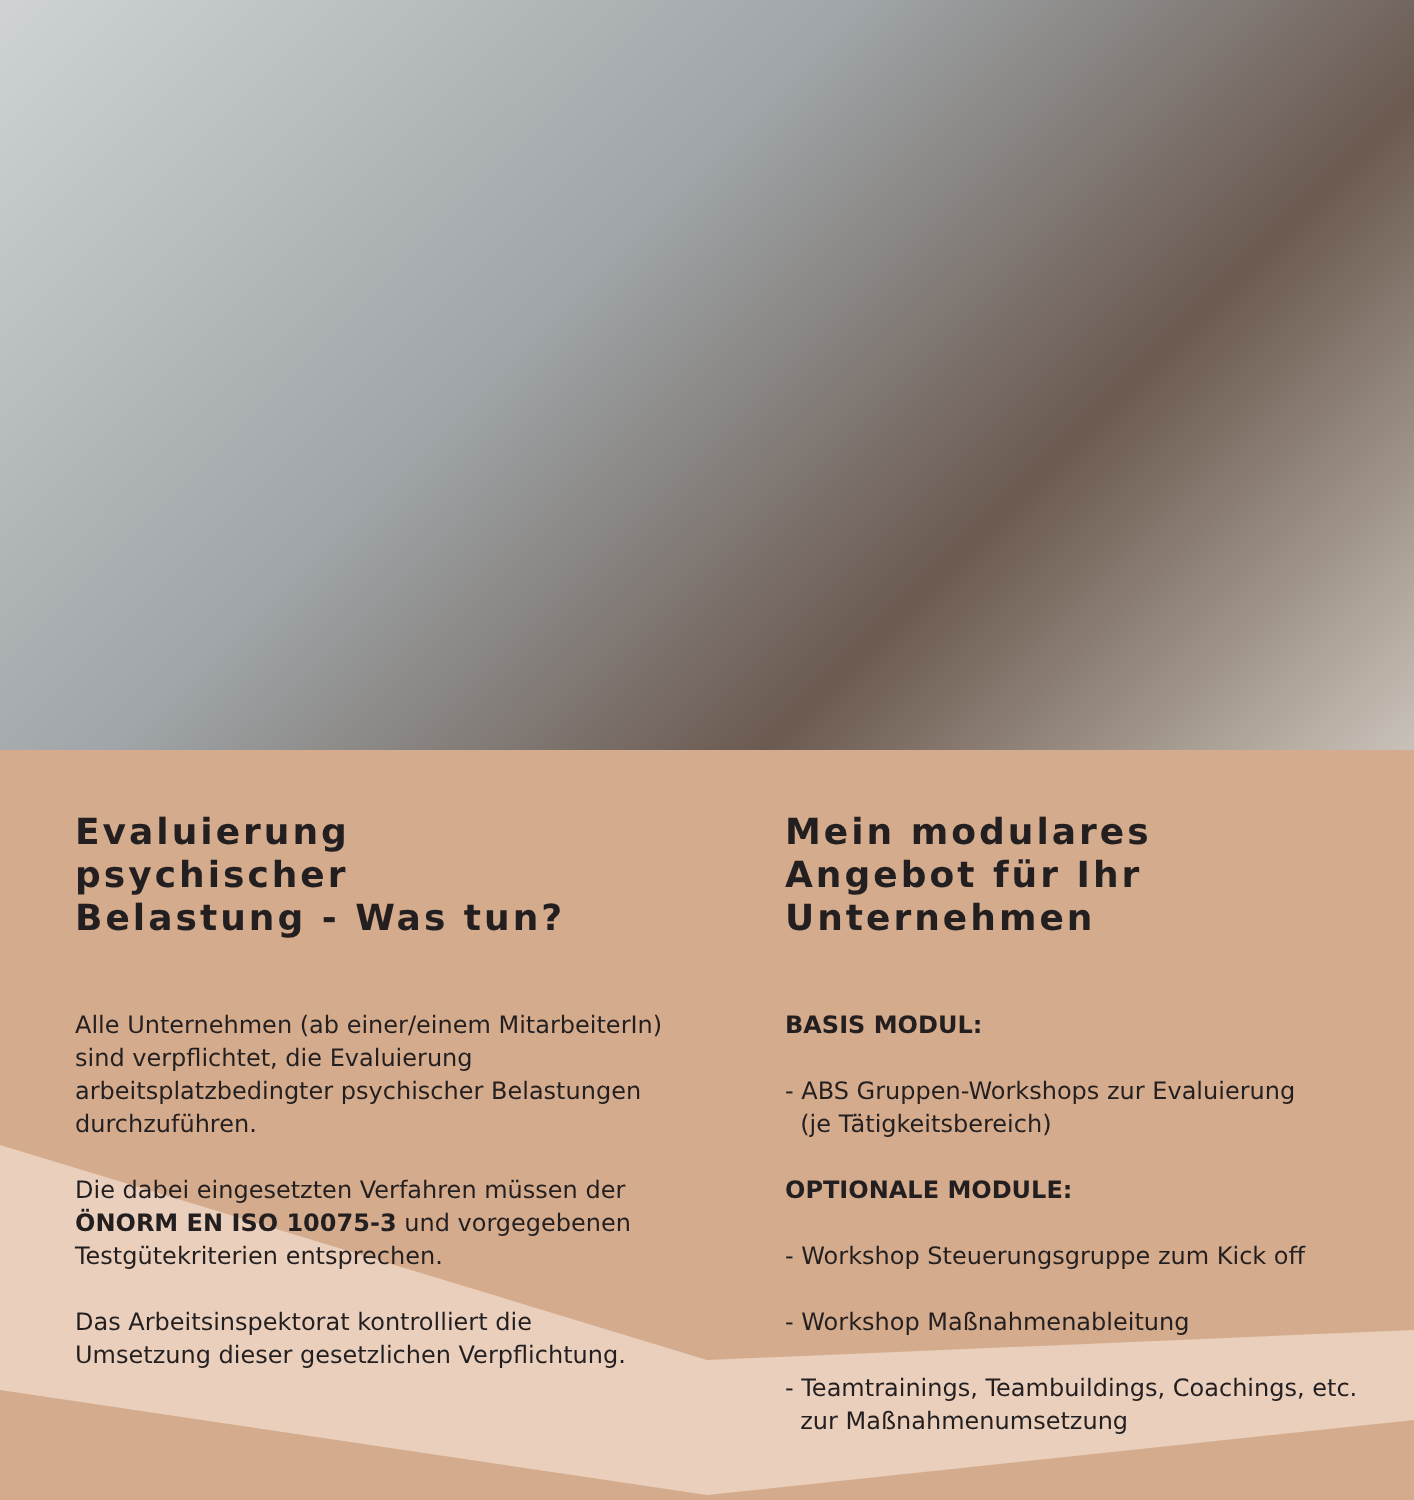Evaluierung
psychischer
Belastung - Was tun?
Alle Unternehmen (ab einer/einem MitarbeiterIn) sind verpflichtet, die Evaluierung arbeitsplatzbedingter psychischer Belastungen durchzuführen.
Die dabei eingesetzten Verfahren müssen der ÖNORM EN ISO 10075-3 und vorgegebenen Testgütekriterien entsprechen.
Das Arbeitsinspektorat kontrolliert die Umsetzung dieser gesetzlichen Verpflichtung.
Mein modulares
Angebot für Ihr
Unternehmen
BASIS MODUL:
- ABS Gruppen-Workshops zur Evaluierung
(je Tätigkeitsbereich)
OPTIONALE MODULE:
- Workshop Steuerungsgruppe zum Kick off
- Workshop Maßnahmenableitung
- Teamtrainings, Teambuildings, Coachings, etc.
zur Maßnahmenumsetzung